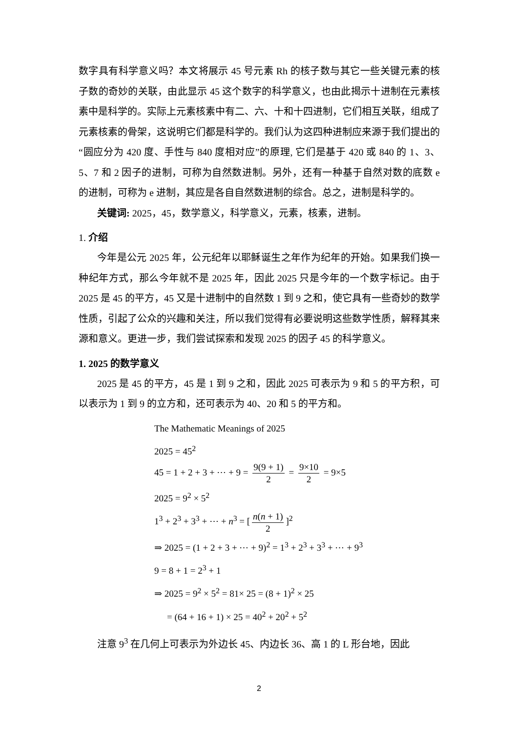数字具有科学意义吗？本文将展示 45 号元素 Rh 的核子数与其它一些关键元素的核子数的奇妙的关联，由此显示 45 这个数字的科学意义，也由此揭示十进制在元素核素中是科学的。实际上元素核素中有二、六、十和十四进制，它们相互关联，组成了元素核素的骨架，这说明它们都是科学的。我们认为这四种进制应来源于我们提出的“圆应分为 420 度、手性与 840 度相对应”的原理, 它们是基于 420 或 840 的 1、3、5、7 和 2 因子的进制，可称为自然数进制。另外，还有一种基于自然对数的底数 e 的进制，可称为 e 进制，其应是各自自然数进制的综合。总之，进制是科学的。
关键词: 2025，45，数学意义，科学意义，元素，核素，进制。
1. 介绍
今年是公元 2025 年，公元纪年以耶稣诞生之年作为纪年的开始。如果我们换一种纪年方式，那么今年就不是 2025 年，因此 2025 只是今年的一个数字标记。由于 2025 是 45 的平方，45 又是十进制中的自然数 1 到 9 之和，使它具有一些奇妙的数学性质，引起了公众的兴趣和关注，所以我们觉得有必要说明这些数学性质，解释其来源和意义。更进一步，我们尝试探索和发现 2025 的因子 45 的科学意义。
1. 2025 的数学意义
2025 是 45 的平方，45 是 1 到 9 之和，因此 2025 可表示为 9 和 5 的平方积，可以表示为 1 到 9 的立方和，还可表示为 40、20 和 5 的平方和。
The Mathematic Meanings of 2025
2025 = 45<sup>2</sup>
45 = 1 + 2 + 3 + ⋯ + 9 = 9(9 + 1) 2 = 9×10 2 = 9×5
2025 = 9<sup>2</sup> × 5<sup>2</sup>
1<sup>3</sup> + 2<sup>3</sup> + 3<sup>3</sup> + ⋯ + n<sup>3</sup> = [n(n + 1) 2]<sup>2</sup>
⇒ 2025 = (1 + 2 + 3 + ⋯ + 9)<sup>2</sup> = 1<sup>3</sup> + 2<sup>3</sup> + 3<sup>3</sup> + ⋯ + 9<sup>3</sup>
9 = 8 + 1 = 2<sup>3</sup> + 1
⇒ 2025 = 9<sup>2</sup> × 5<sup>2</sup> = 81× 25 = (8 + 1)<sup>2</sup> × 25
= (64 + 16 + 1) × 25 = 40<sup>2</sup> + 20<sup>2</sup> + 5<sup>2</sup>
注意 9<sup>3</sup> 在几何上可表示为外边长 45、内边长 36、高 1 的 L 形台地，因此
2